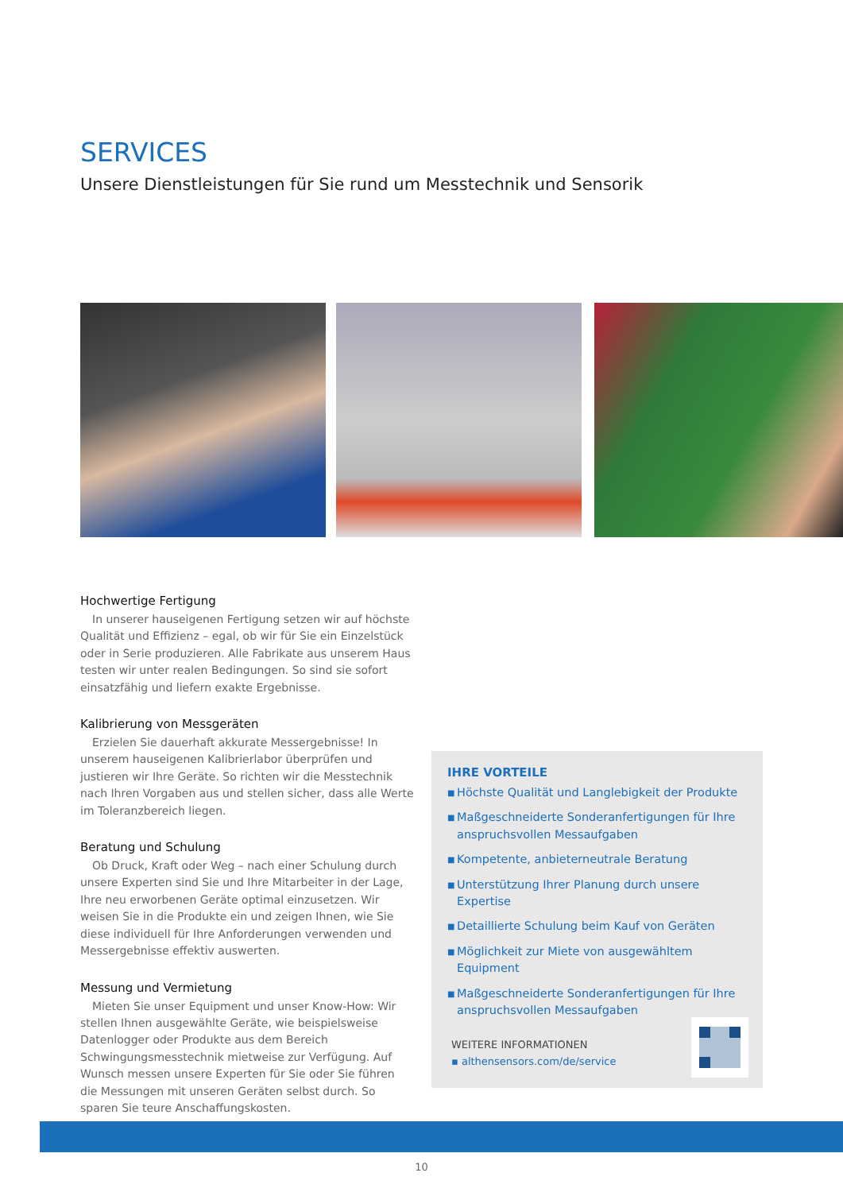SERVICES
Unsere Dienstleistungen für Sie rund um Messtechnik und Sensorik
Hochwertige Fertigung
In unserer hauseigenen Fertigung setzen wir auf höchste Qualität und Effizienz – egal, ob wir für Sie ein Einzelstück oder in Serie produzieren. Alle Fabrikate aus unserem Haus testen wir unter realen Bedingungen. So sind sie sofort einsatzfähig und liefern exakte Ergebnisse.
Kalibrierung von Messgeräten
Erzielen Sie dauerhaft akkurate Messergebnisse! In unserem hauseigenen Kalibrierlabor überprüfen und justieren wir Ihre Geräte. So richten wir die Messtechnik nach Ihren Vorgaben aus und stellen sicher, dass alle Werte im Toleranzbereich liegen.
Beratung und Schulung
Ob Druck, Kraft oder Weg – nach einer Schulung durch unsere Experten sind Sie und Ihre Mitarbeiter in der Lage, Ihre neu erworbenen Geräte optimal einzusetzen. Wir weisen Sie in die Produkte ein und zeigen Ihnen, wie Sie diese individuell für Ihre Anforderungen verwenden und Messergebnisse effektiv auswerten.
Messung und Vermietung
Mieten Sie unser Equipment und unser Know-How: Wir stellen Ihnen ausgewählte Geräte, wie beispielsweise Datenlogger oder Produkte aus dem Bereich Schwingungsmesstechnik mietweise zur Verfügung. Auf Wunsch messen unsere Experten für Sie oder Sie führen die Messungen mit unseren Geräten selbst durch. So sparen Sie teure Anschaffungskosten.
IHRE VORTEILE
■ Höchste Qualität und Langlebigkeit der Produkte
■ Maßgeschneiderte Sonderanfertigungen für Ihre anspruchsvollen Messaufgaben
■ Kompetente, anbieterneutrale Beratung
■ Unterstützung Ihrer Planung durch unsere Expertise
■ Detaillierte Schulung beim Kauf von Geräten
■ Möglichkeit zur Miete von ausgewähltem Equipment
■ Maßgeschneiderte Sonderanfertigungen für Ihre anspruchsvollen Messaufgaben
WEITERE INFORMATIONEN
▪ althensensors.com/de/service
10